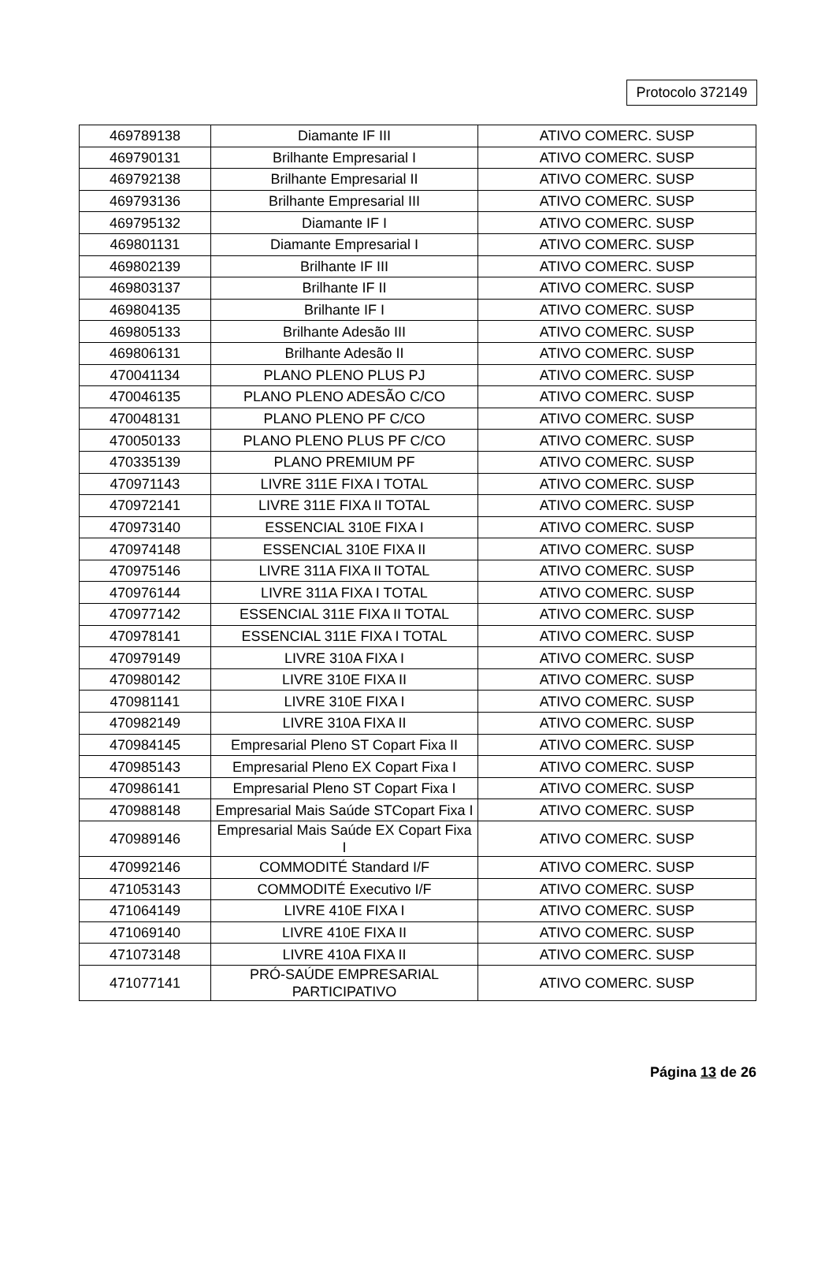Protocolo 372149
| 469789138 | Diamante IF III | ATIVO COMERC. SUSP |
| 469790131 | Brilhante Empresarial I | ATIVO COMERC. SUSP |
| 469792138 | Brilhante Empresarial II | ATIVO COMERC. SUSP |
| 469793136 | Brilhante Empresarial III | ATIVO COMERC. SUSP |
| 469795132 | Diamante IF I | ATIVO COMERC. SUSP |
| 469801131 | Diamante Empresarial I | ATIVO COMERC. SUSP |
| 469802139 | Brilhante IF III | ATIVO COMERC. SUSP |
| 469803137 | Brilhante IF II | ATIVO COMERC. SUSP |
| 469804135 | Brilhante IF I | ATIVO COMERC. SUSP |
| 469805133 | Brilhante Adesão III | ATIVO COMERC. SUSP |
| 469806131 | Brilhante Adesão II | ATIVO COMERC. SUSP |
| 470041134 | PLANO PLENO PLUS PJ | ATIVO COMERC. SUSP |
| 470046135 | PLANO PLENO ADESÃO C/CO | ATIVO COMERC. SUSP |
| 470048131 | PLANO PLENO PF C/CO | ATIVO COMERC. SUSP |
| 470050133 | PLANO PLENO PLUS PF C/CO | ATIVO COMERC. SUSP |
| 470335139 | PLANO PREMIUM PF | ATIVO COMERC. SUSP |
| 470971143 | LIVRE 311E FIXA I TOTAL | ATIVO COMERC. SUSP |
| 470972141 | LIVRE 311E FIXA II TOTAL | ATIVO COMERC. SUSP |
| 470973140 | ESSENCIAL 310E FIXA I | ATIVO COMERC. SUSP |
| 470974148 | ESSENCIAL 310E FIXA II | ATIVO COMERC. SUSP |
| 470975146 | LIVRE 311A FIXA II TOTAL | ATIVO COMERC. SUSP |
| 470976144 | LIVRE 311A FIXA I TOTAL | ATIVO COMERC. SUSP |
| 470977142 | ESSENCIAL 311E FIXA II TOTAL | ATIVO COMERC. SUSP |
| 470978141 | ESSENCIAL 311E FIXA I TOTAL | ATIVO COMERC. SUSP |
| 470979149 | LIVRE 310A FIXA I | ATIVO COMERC. SUSP |
| 470980142 | LIVRE 310E FIXA II | ATIVO COMERC. SUSP |
| 470981141 | LIVRE 310E FIXA I | ATIVO COMERC. SUSP |
| 470982149 | LIVRE 310A FIXA II | ATIVO COMERC. SUSP |
| 470984145 | Empresarial Pleno ST Copart Fixa II | ATIVO COMERC. SUSP |
| 470985143 | Empresarial Pleno EX Copart Fixa I | ATIVO COMERC. SUSP |
| 470986141 | Empresarial Pleno ST Copart Fixa I | ATIVO COMERC. SUSP |
| 470988148 | Empresarial Mais Saúde STCopart Fixa I | ATIVO COMERC. SUSP |
| 470989146 | Empresarial Mais Saúde EX Copart Fixa I | ATIVO COMERC. SUSP |
| 470992146 | COMMODITÉ Standard I/F | ATIVO COMERC. SUSP |
| 471053143 | COMMODITÉ Executivo I/F | ATIVO COMERC. SUSP |
| 471064149 | LIVRE 410E FIXA I | ATIVO COMERC. SUSP |
| 471069140 | LIVRE 410E FIXA II | ATIVO COMERC. SUSP |
| 471073148 | LIVRE 410A FIXA II | ATIVO COMERC. SUSP |
| 471077141 | PRÓ-SAÚDE EMPRESARIAL PARTICIPATIVO | ATIVO COMERC. SUSP |
Página 13 de 26